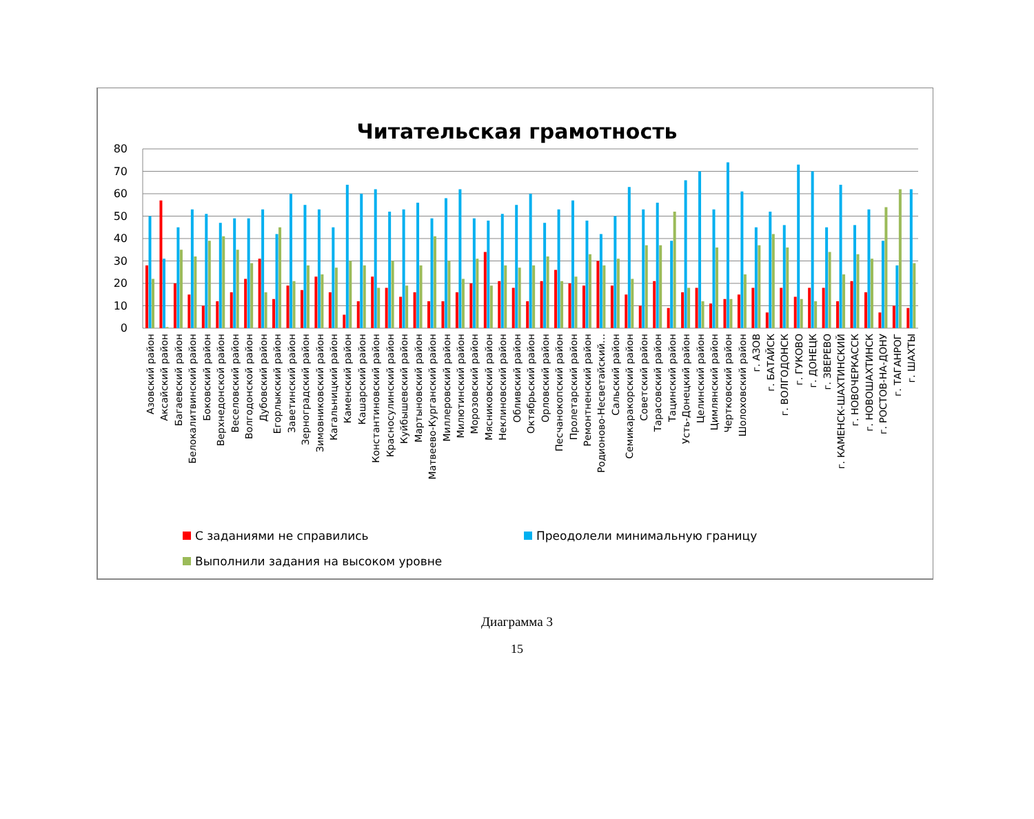Читательская грамотность
80
70
60
50
40
30
20
10
0
Азовский район
Аксайский район
Багаевский район
Белокалитвинский район
Боковский район
Верхнедонской район
Веселовский район
Волгодонской район
Дубовский район
Егорлыкский район
Заветинский район
Зерноградский район
Зимовниковский район
Кагальницкий район
Каменский район
Кашарский район
Константиновский район
Красносулинский район
Куйбышевский район
Мартыновский район
Матвеево-Курганский район
Миллеровский район
Милютинский район
Морозовский район
Мясниковский район
Неклиновский район
Обливский район
Октябрьский район
Орловский район
Песчанокопский район
Пролетарский район
Ремонтненский район
Родионово-Несветайский…
Сальский район
Семикаракорский район
Советский район
Тарасовский район
Тацинский район
Усть-Донецкий район
Целинский район
Цимлянский район
Чертковский район
Шолоховский район
г. АЗОВ
г. БАТАЙСК
г. ВОЛГОДОНСК
г. ГУКОВО
г. ДОНЕЦК
г. ЗВЕРЕВО
г. КАМЕНСК-ШАХТИНСКИЙ
г. НОВОЧЕРКАССК
г. НОВОШАХТИНСК
г. РОСТОВ-НА-ДОНУ
г. ТАГАНРОГ
г. ШАХТЫ
С заданиями не справились
Преодолели минимальную границу
Выполнили задания на высоком уровне
Диаграмма 3
15